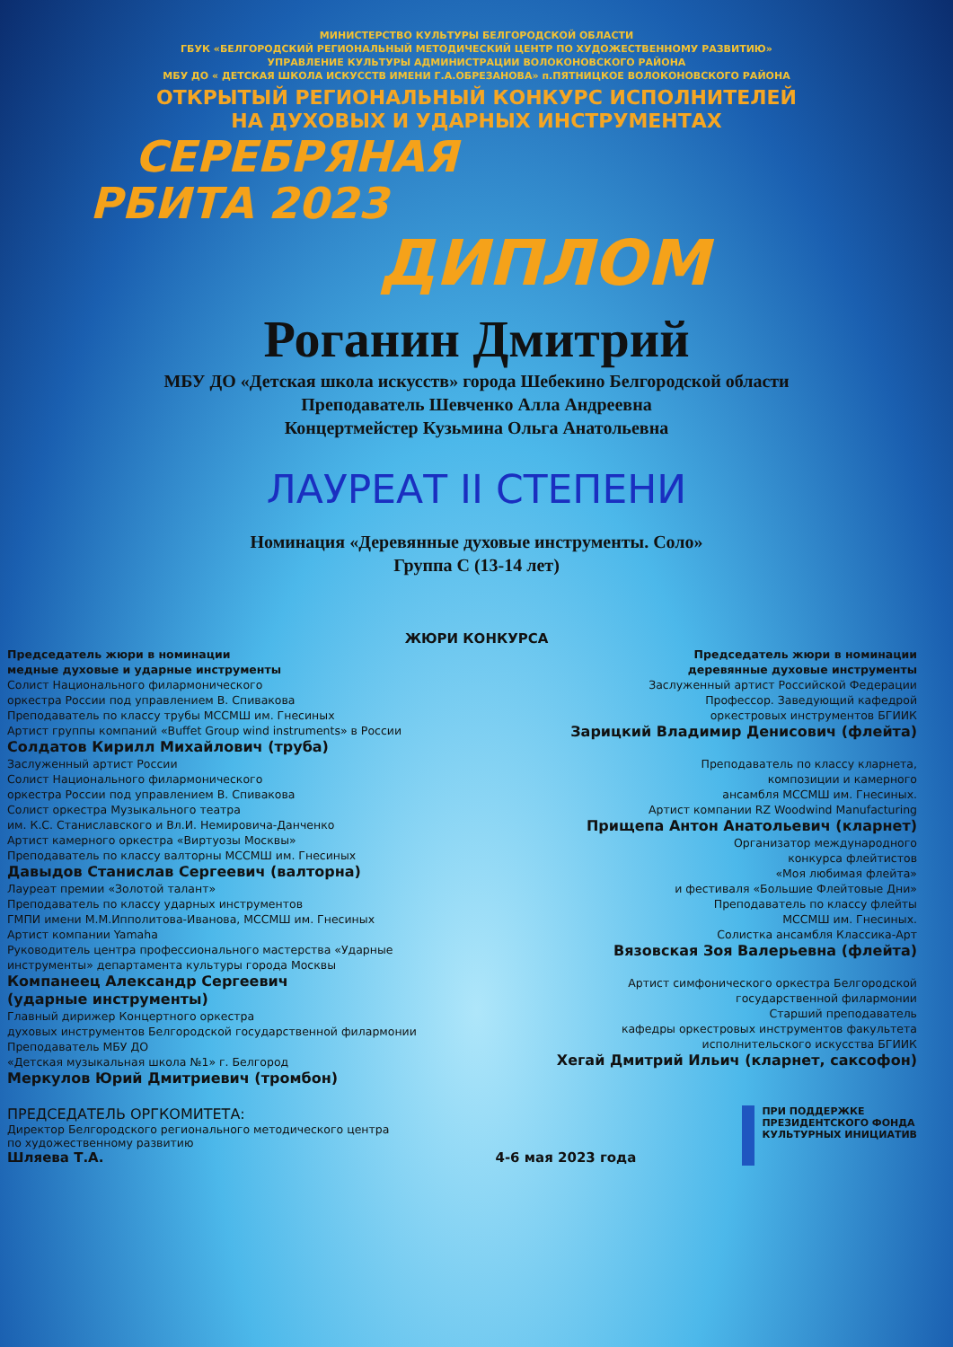МИНИСТЕРСТВО КУЛЬТУРЫ БЕЛГОРОДСКОЙ ОБЛАСТИ
ГБУК «БЕЛГОРОДСКИЙ РЕГИОНАЛЬНЫЙ МЕТОДИЧЕСКИЙ ЦЕНТР ПО ХУДОЖЕСТВЕННОМУ РАЗВИТИЮ»
УПРАВЛЕНИЕ КУЛЬТУРЫ АДМИНИСТРАЦИИ ВОЛОКОНОВСКОГО РАЙОНА
МБУ ДО « ДЕТСКАЯ ШКОЛА ИСКУССТВ ИМЕНИ Г.А.ОБРЕЗАНОВА» п.ПЯТНИЦКОЕ ВОЛОКОНОВСКОГО РАЙОНА
ОТКРЫТЫЙ РЕГИОНАЛЬНЫЙ КОНКУРС ИСПОЛНИТЕЛЕЙ
НА ДУХОВЫХ И УДАРНЫХ ИНСТРУМЕНТАХ
СЕРЕБРЯНАЯ
РБИТА 2023
ДИПЛОМ
Роганин Дмитрий
МБУ ДО «Детская школа искусств» города Шебекино Белгородской области
Преподаватель Шевченко Алла Андреевна
Концертмейстер Кузьмина Ольга Анатольевна
ЛАУРЕАТ II СТЕПЕНИ
Номинация «Деревянные духовые инструменты. Соло»
Группа С (13-14 лет)
ЖЮРИ КОНКУРСА
Председатель жюри в номинации
медные духовые и ударные инструменты
Солист Национального филармонического
оркестра России под управлением В. Спивакова
Преподаватель по классу трубы МССМШ им. Гнесиных
Артист группы компаний «Buffet Group wind instruments» в России
Солдатов Кирилл Михайлович (труба)
Заслуженный артист России
Солист Национального филармонического
оркестра России под управлением В. Спивакова
Солист оркестра Музыкального театра
им. К.С. Станиславского и Вл.И. Немировича-Данченко
Артист камерного оркестра «Виртуозы Москвы»
Преподаватель по классу валторны МССМШ им. Гнесиных
Давыдов Станислав Сергеевич (валторна)
Лауреат премии «Золотой талант»
Преподаватель по классу ударных инструментов
ГМПИ имени М.М.Ипполитова-Иванова, МССМШ им. Гнесиных
Артист компании Yamaha
Руководитель центра профессионального мастерства «Ударные инструменты» департамента культуры города Москвы
Компанеец Александр Сергеевич
(ударные инструменты)
Главный дирижер Концертного оркестра
духовых инструментов Белгородской государственной филармонии
Преподаватель МБУ ДО
«Детская музыкальная школа №1» г. Белгород
Меркулов Юрий Дмитриевич (тромбон)
Председатель жюри в номинации
деревянные духовые инструменты
Заслуженный артист Российской Федерации
Профессор. Заведующий кафедрой
оркестровых инструментов БГИИК
Зарицкий Владимир Денисович (флейта)
Преподаватель по классу кларнета,
композиции и камерного
ансамбля МССМШ им. Гнесиных.
Артист компании RZ Woodwind Manufacturing
Прищепа Антон Анатольевич (кларнет)
Организатор международного
конкурса флейтистов
«Моя любимая флейта»
и фестиваля «Большие Флейтовые Дни»
Преподаватель по классу флейты
МССМШ им. Гнесиных.
Солистка ансамбля Классика-Арт
Вязовская Зоя Валерьевна (флейта)
Артист симфонического оркестра Белгородской
государственной филармонии
Старший преподаватель
кафедры оркестровых инструментов факультета
исполнительского искусства БГИИК
Хегай Дмитрий Ильич (кларнет, саксофон)
ПРЕДСЕДАТЕЛЬ ОРГКОМИТЕТА:
Директор Белгородского регионального методического центра
по художественному развитию
Шляева Т.А.
4-6 мая 2023 года
ПРИ ПОДДЕРЖКЕ
ПРЕЗИДЕНТСКОГО ФОНДА
КУЛЬТУРНЫХ ИНИЦИАТИВ